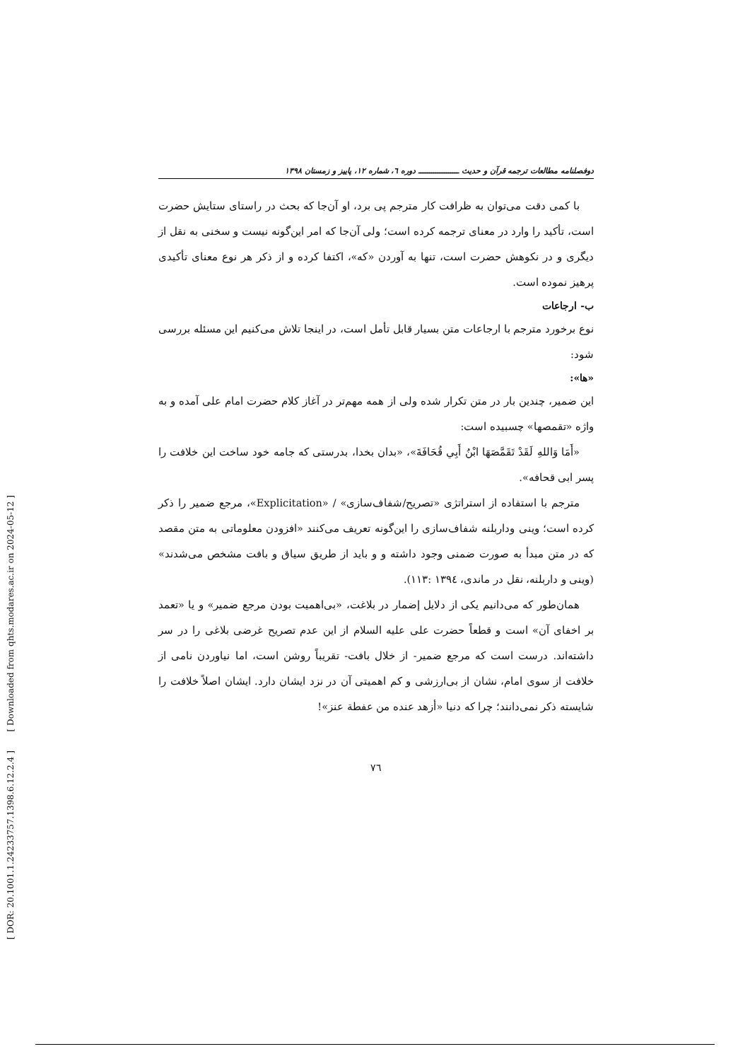[ DOR: 20.1001.1.24233757.1398.6.12.2.4 ] [ Downloaded from qhts.modares.ac.ir on 2024-05-12 ]
دوفصلنامه مطالعات ترجمه قرآن و حدیث ـــــــــــــــــــ دوره ٦، شماره ١٢، پاییز و زمستان ١٣٩٨
با کمی دقت می‌توان به ظرافت کار مترجم پی برد، او آن‌جا که بحث در راستای ستایش حضرت است، تأکید را وارد در معنای ترجمه کرده است؛ ولی آن‌جا که امر این‌گونه نیست و سخنی به نقل از دیگری و در نکوهش حضرت است، تنها به آوردن «که»، اکتفا کرده و از ذکر هر نوع معنای تأکیدی پرهیز نموده است.
ب- ارجاعات
نوع برخورد مترجم با ارجاعات متن بسیار قابل تأمل است، در اینجا تلاش می‌کنیم این مسئله بررسی شود:
«ها»:
این ضمیر، چندین بار در متن تکرار شده ولی از همه مهم‌تر در آغاز کلام حضرت امام علی آمده و به واژه «تقمصها» چسبیده است:
«أَمَا وَاللهِ لَقَدْ تَقَمَّصَهَا ابْنُ أَبِي قُحَافَةَ»، «بدان بخدا، بدرستی که جامه خود ساخت این خلافت را پسر ابی قحافه».
مترجم با استفاده از استراتژی «تصریح/شفاف‌سازی» / «Explicitation»، مرجع ضمیر را ذکر کرده است؛ وینی وداربلنه شفاف‌سازی را این‌گونه تعریف می‌کنند «افزودن معلوماتی به متن مقصد که در متن مبدأ به صورت ضمنی وجود داشته و و باید از طریق سیاق و بافت مشخص می‌شدند» (وینی و داربلنه، نقل در ماندی، ١٣٩٤ :١١٣).
همان‌طور که می‌دانیم یکی از دلایل إضمار در بلاغت، «بی‌اهمیت بودن مرجع ضمیر» و یا «تعمد بر اخفای آن» است و قطعاً حضرت علی علیه السلام از این عدم تصریح غرضی بلاغی را در سر داشته‌اند. درست است که مرجع ضمیر- از خلال بافت- تقریباً روشن است، اما نیاوردن نامی از خلافت از سوی امام، نشان از بی‌ارزشی و کم اهمیتی آن در نزد ایشان دارد. ایشان اصلاً خلافت را شایسته ذکر نمی‌دانند؛ چرا که دنیا «أزهد عنده من عفطة عنز»!
٧٦